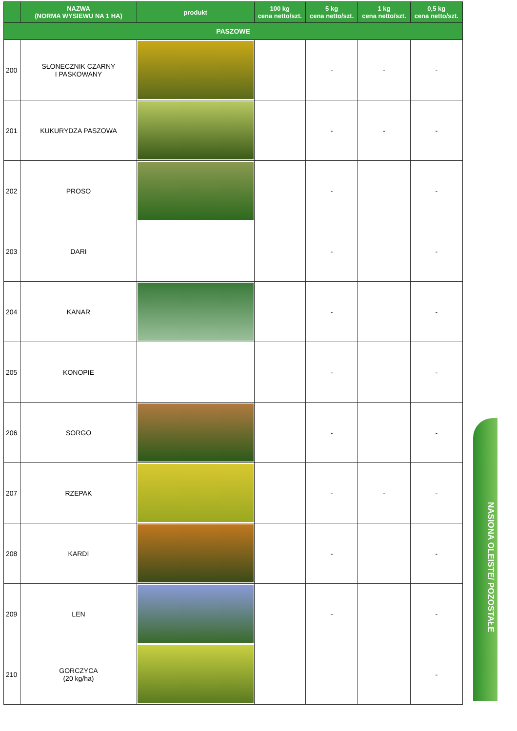NASIONA OLEISTE/ POZOSTAŁE
| | NAZWA (NORMA WYSIEWU NA 1 HA) | produkt | 100 kg cena netto/szt. | 5 kg cena netto/szt. | 1 kg cena netto/szt. | 0,5 kg cena netto/szt. |
| --- | --- | --- | --- | --- | --- | --- |
| PASZOWE | | | | | | |
| 200 | SŁONECZNIK CZARNY I PASKOWANY | | | - | - | - |
| 201 | KUKURYDZA PASZOWA | | | - | - | - |
| 202 | PROSO | | | - | | - |
| 203 | DARI | | | - | | - |
| 204 | KANAR | | | - | | - |
| 205 | KONOPIE | | | - | | - |
| 206 | SORGO | | | - | | - |
| 207 | RZEPAK | | | - | - | - |
| 208 | KARDI | | | - | | - |
| 209 | LEN | | | - | | - |
| 210 | GORCZYCA (20 kg/ha) | | | | | - |